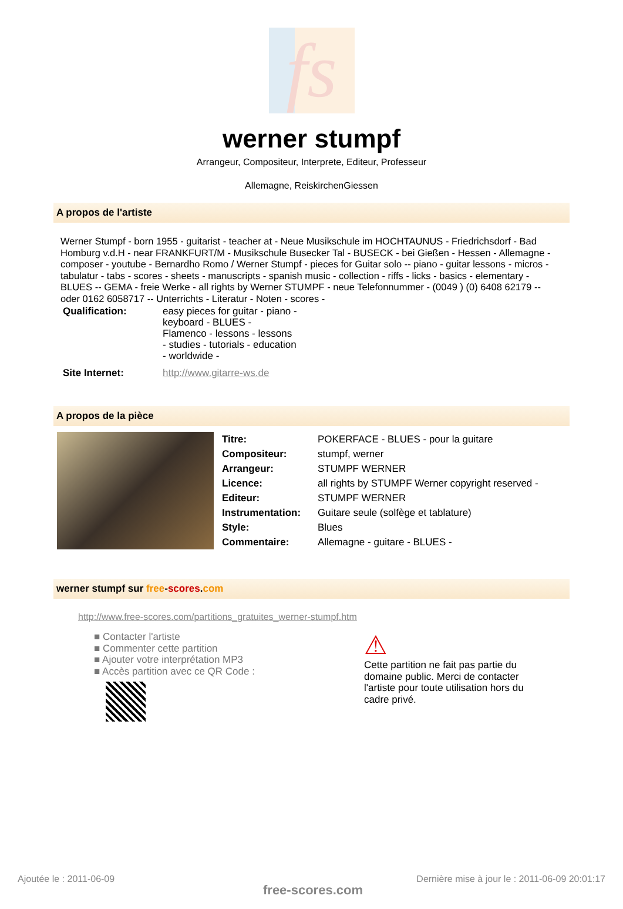fs
werner stumpf
Arrangeur, Compositeur, Interprete, Editeur, Professeur
Allemagne, ReiskirchenGiessen
A propos de l'artiste
Werner Stumpf - born 1955 - guitarist - teacher at - Neue Musikschule im HOCHTAUNUS - Friedrichsdorf - Bad Homburg v.d.H - near FRANKFURT/M - Musikschule Busecker Tal - BUSECK - bei Gießen - Hessen - Allemagne - composer - youtube - Bernardho Romo / Werner Stumpf - pieces for Guitar solo -- piano - guitar lessons - micros - tabulatur - tabs - scores - sheets - manuscripts - spanish music - collection - riffs - licks - basics - elementary - BLUES -- GEMA - freie Werke - all rights by Werner STUMPF - neue Telefonnummer - (0049 ) (0) 6408 62179 -- oder 0162 6058717 -- Unterrichts - Literatur - Noten - scores -
| Qualification: | easy pieces for guitar - piano - keyboard - BLUES - Flamenco - lessons - lessons - studies - tutorials - education - worldwide - |
| Site Internet: | http://www.gitarre-ws.de |
A propos de la pièce
| Titre: | POKERFACE - BLUES - pour la guitare |
| Compositeur: | stumpf, werner |
| Arrangeur: | STUMPF WERNER |
| Licence: | all rights by STUMPF Werner copyright reserved - |
| Editeur: | STUMPF WERNER |
| Instrumentation: | Guitare seule (solfège et tablature) |
| Style: | Blues |
| Commentaire: | Allemagne - guitare - BLUES - |
werner stumpf sur free-scores.com
http://www.free-scores.com/partitions_gratuites_werner-stumpf.htm
■ Contacter l'artiste
■ Commenter cette partition
■ Ajouter votre interprétation MP3
■ Accès partition avec ce QR Code :
⚠
Cette partition ne fait pas partie du domaine public. Merci de contacter l'artiste pour toute utilisation hors du cadre privé.
Ajoutée le : 2011-06-09
free-scores.com
Dernière mise à jour le : 2011-06-09 20:01:17